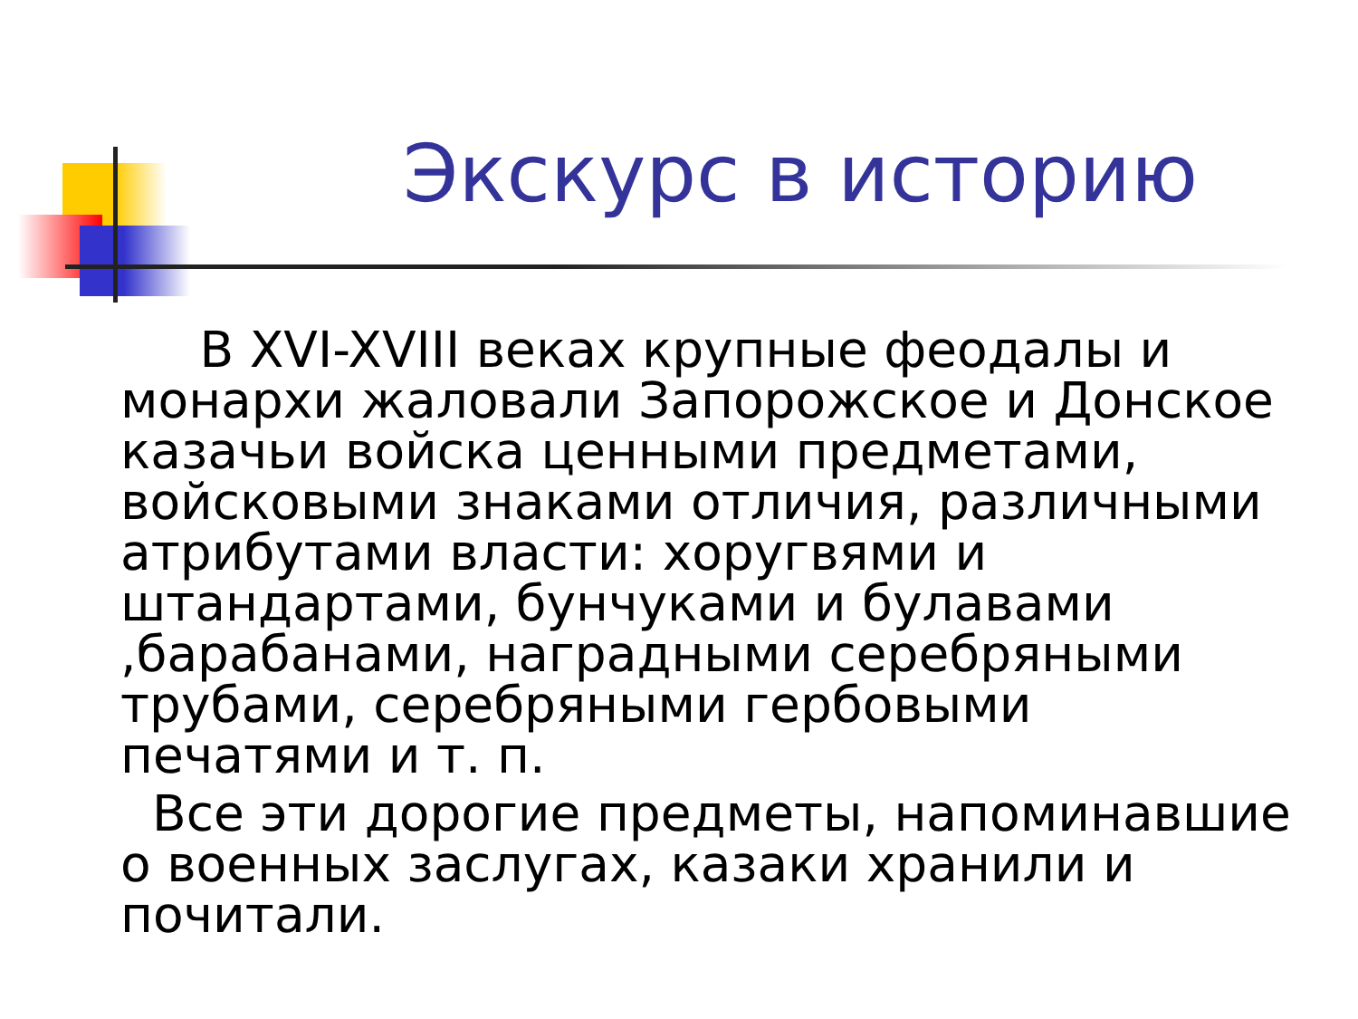Экскурс в историю
В XVI-XVIII веках крупные феодалы и монархи жаловали Запорожское и Донское казачьи войска ценными предметами, войсковыми знаками отличия, различными атрибутами власти: хоругвями и штандартами, бунчуками и булавами ,барабанами, наградными серебряными трубами, серебряными гербовыми печатями и т. п.
Все эти дорогие предметы, напоминавшие о военных заслугах, казаки хранили и почитали.